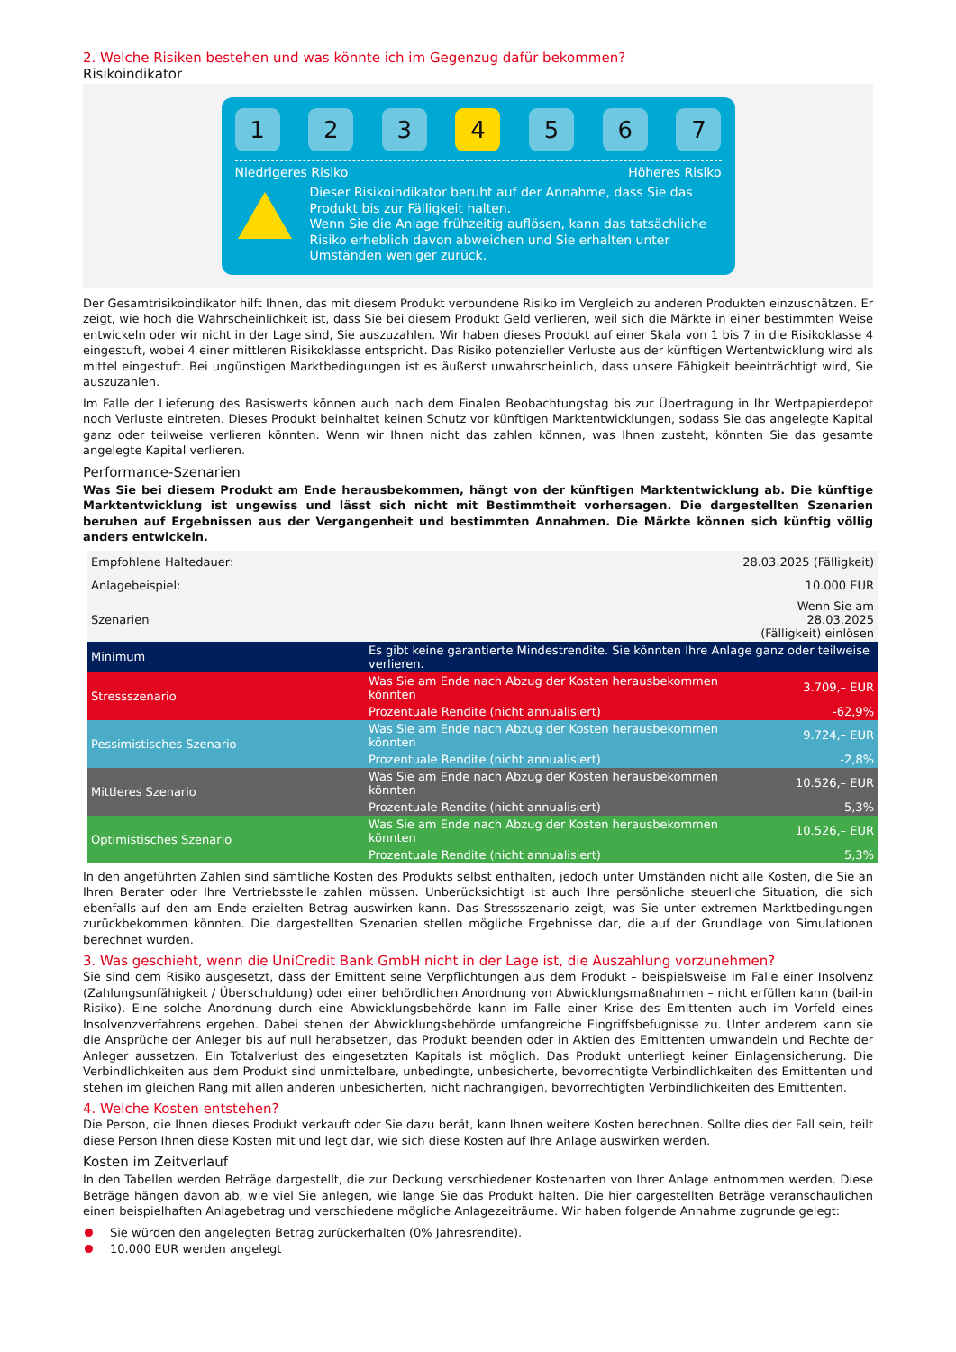2. Welche Risiken bestehen und was könnte ich im Gegenzug dafür bekommen?
Risikoindikator
1 2 3 4 5 6 7
Niedrigeres Risiko Höheres Risiko
Dieser Risikoindikator beruht auf der Annahme, dass Sie das Produkt bis zur Fälligkeit halten.
Wenn Sie die Anlage frühzeitig auflösen, kann das tatsächliche Risiko erheblich davon abweichen und Sie erhalten unter Umständen weniger zurück.
Der Gesamtrisikoindikator hilft Ihnen, das mit diesem Produkt verbundene Risiko im Vergleich zu anderen Produkten einzuschätzen. Er zeigt, wie hoch die Wahrscheinlichkeit ist, dass Sie bei diesem Produkt Geld verlieren, weil sich die Märkte in einer bestimmten Weise entwickeln oder wir nicht in der Lage sind, Sie auszuzahlen. Wir haben dieses Produkt auf einer Skala von 1 bis 7 in die Risikoklasse 4 eingestuft, wobei 4 einer mittleren Risikoklasse entspricht. Das Risiko potenzieller Verluste aus der künftigen Wertentwicklung wird als mittel eingestuft. Bei ungünstigen Marktbedingungen ist es äußerst unwahrscheinlich, dass unsere Fähigkeit beeinträchtigt wird, Sie auszuzahlen.
Im Falle der Lieferung des Basiswerts können auch nach dem Finalen Beobachtungstag bis zur Übertragung in Ihr Wertpapierdepot noch Verluste eintreten. Dieses Produkt beinhaltet keinen Schutz vor künftigen Marktentwicklungen, sodass Sie das angelegte Kapital ganz oder teilweise verlieren könnten. Wenn wir Ihnen nicht das zahlen können, was Ihnen zusteht, könnten Sie das gesamte angelegte Kapital verlieren.
Performance-Szenarien
Was Sie bei diesem Produkt am Ende herausbekommen, hängt von der künftigen Marktentwicklung ab. Die künftige Marktentwicklung ist ungewiss und lässt sich nicht mit Bestimmtheit vorhersagen. Die dargestellten Szenarien beruhen auf Ergebnissen aus der Vergangenheit und bestimmten Annahmen. Die Märkte können sich künftig völlig anders entwickeln.
| Empfohlene Haltedauer: | | 28.03.2025 (Fälligkeit) |
| Anlagebeispiel: | | 10.000 EUR |
| Szenarien | | Wenn Sie am 28.03.2025 (Fälligkeit) einlösen |
| Minimum | Es gibt keine garantierte Mindestrendite. Sie könnten Ihre Anlage ganz oder teilweise verlieren. | |
| Stressszenario | Was Sie am Ende nach Abzug der Kosten herausbekommen könnten | 3.709,– EUR |
| | Prozentuale Rendite (nicht annualisiert) | -62,9% |
| Pessimistisches Szenario | Was Sie am Ende nach Abzug der Kosten herausbekommen könnten | 9.724,– EUR |
| | Prozentuale Rendite (nicht annualisiert) | -2,8% |
| Mittleres Szenario | Was Sie am Ende nach Abzug der Kosten herausbekommen könnten | 10.526,– EUR |
| | Prozentuale Rendite (nicht annualisiert) | 5,3% |
| Optimistisches Szenario | Was Sie am Ende nach Abzug der Kosten herausbekommen könnten | 10.526,– EUR |
| | Prozentuale Rendite (nicht annualisiert) | 5,3% |
In den angeführten Zahlen sind sämtliche Kosten des Produkts selbst enthalten, jedoch unter Umständen nicht alle Kosten, die Sie an Ihren Berater oder Ihre Vertriebsstelle zahlen müssen. Unberücksichtigt ist auch Ihre persönliche steuerliche Situation, die sich ebenfalls auf den am Ende erzielten Betrag auswirken kann. Das Stressszenario zeigt, was Sie unter extremen Marktbedingungen zurückbekommen könnten. Die dargestellten Szenarien stellen mögliche Ergebnisse dar, die auf der Grundlage von Simulationen berechnet wurden.
3. Was geschieht, wenn die UniCredit Bank GmbH nicht in der Lage ist, die Auszahlung vorzunehmen?
Sie sind dem Risiko ausgesetzt, dass der Emittent seine Verpflichtungen aus dem Produkt – beispielsweise im Falle einer Insolvenz (Zahlungsunfähigkeit / Überschuldung) oder einer behördlichen Anordnung von Abwicklungsmaßnahmen – nicht erfüllen kann (bail-in Risiko). Eine solche Anordnung durch eine Abwicklungsbehörde kann im Falle einer Krise des Emittenten auch im Vorfeld eines Insolvenzverfahrens ergehen. Dabei stehen der Abwicklungsbehörde umfangreiche Eingriffsbefugnisse zu. Unter anderem kann sie die Ansprüche der Anleger bis auf null herabsetzen, das Produkt beenden oder in Aktien des Emittenten umwandeln und Rechte der Anleger aussetzen. Ein Totalverlust des eingesetzten Kapitals ist möglich. Das Produkt unterliegt keiner Einlagensicherung. Die Verbindlichkeiten aus dem Produkt sind unmittelbare, unbedingte, unbesicherte, bevorrechtigte Verbindlichkeiten des Emittenten und stehen im gleichen Rang mit allen anderen unbesicherten, nicht nachrangigen, bevorrechtigten Verbindlichkeiten des Emittenten.
4. Welche Kosten entstehen?
Die Person, die Ihnen dieses Produkt verkauft oder Sie dazu berät, kann Ihnen weitere Kosten berechnen. Sollte dies der Fall sein, teilt diese Person Ihnen diese Kosten mit und legt dar, wie sich diese Kosten auf Ihre Anlage auswirken werden.
Kosten im Zeitverlauf
In den Tabellen werden Beträge dargestellt, die zur Deckung verschiedener Kostenarten von Ihrer Anlage entnommen werden. Diese Beträge hängen davon ab, wie viel Sie anlegen, wie lange Sie das Produkt halten. Die hier dargestellten Beträge veranschaulichen einen beispielhaften Anlagebetrag und verschiedene mögliche Anlagezeiträume. Wir haben folgende Annahme zugrunde gelegt:
Sie würden den angelegten Betrag zurückerhalten (0% Jahresrendite).
10.000 EUR werden angelegt